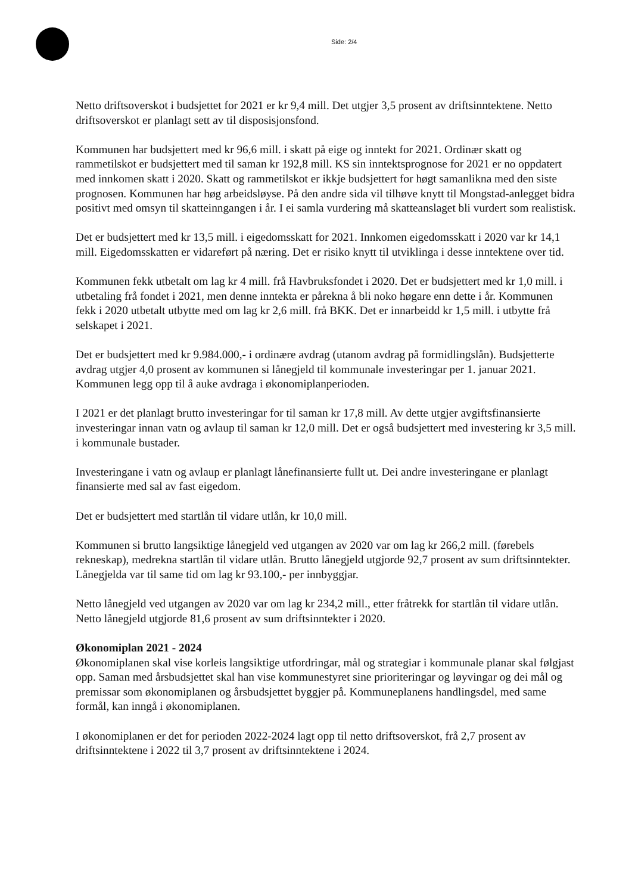Side: 2/4
Netto driftsoverskot i budsjettet for 2021 er kr 9,4 mill. Det utgjer 3,5 prosent av driftsinntektene. Netto driftsoverskot er planlagt sett av til disposisjonsfond.
Kommunen har budsjettert med kr 96,6 mill. i skatt på eige og inntekt for 2021. Ordinær skatt og rammetilskot er budsjettert med til saman kr 192,8 mill. KS sin inntektsprognose for 2021 er no oppdatert med innkomen skatt i 2020. Skatt og rammetilskot er ikkje budsjettert for høgt samanlikna med den siste prognosen. Kommunen har høg arbeidsløyse. På den andre sida vil tilhøve knytt til Mongstad-anlegget bidra positivt med omsyn til skatteinngangen i år. I ei samla vurdering må skatteanslaget bli vurdert som realistisk.
Det er budsjettert med kr 13,5 mill. i eigedomsskatt for 2021. Innkomen eigedomsskatt i 2020 var kr 14,1 mill. Eigedomsskatten er vidareført på næring. Det er risiko knytt til utviklinga i desse inntektene over tid.
Kommunen fekk utbetalt om lag kr 4 mill. frå Havbruksfondet i 2020. Det er budsjettert med kr 1,0 mill. i utbetaling frå fondet i 2021, men denne inntekta er pårekna å bli noko høgare enn dette i år. Kommunen fekk i 2020 utbetalt utbytte med om lag kr 2,6 mill. frå BKK. Det er innarbeidd kr 1,5 mill. i utbytte frå selskapet i 2021.
Det er budsjettert med kr 9.984.000,- i ordinære avdrag (utanom avdrag på formidlingslån). Budsjetterte avdrag utgjer 4,0 prosent av kommunen si lånegjeld til kommunale investeringar per 1. januar 2021. Kommunen legg opp til å auke avdraga i økonomiplanperioden.
I 2021 er det planlagt brutto investeringar for til saman kr 17,8 mill. Av dette utgjer avgiftsfinansierte investeringar innan vatn og avlaup til saman kr 12,0 mill. Det er også budsjettert med investering kr 3,5 mill. i kommunale bustader.
Investeringane i vatn og avlaup er planlagt lånefinansierte fullt ut. Dei andre investeringane er planlagt finansierte med sal av fast eigedom.
Det er budsjettert med startlån til vidare utlån, kr 10,0 mill.
Kommunen si brutto langsiktige lånegjeld ved utgangen av 2020 var om lag kr 266,2 mill. (førebels rekneskap), medrekna startlån til vidare utlån. Brutto lånegjeld utgjorde 92,7 prosent av sum driftsinntekter. Lånegjelda var til same tid om lag kr 93.100,- per innbyggjar.
Netto lånegjeld ved utgangen av 2020 var om lag kr 234,2 mill., etter fråtrekk for startlån til vidare utlån. Netto lånegjeld utgjorde 81,6 prosent av sum driftsinntekter i 2020.
Økonomiplan 2021 - 2024
Økonomiplanen skal vise korleis langsiktige utfordringar, mål og strategiar i kommunale planar skal følgjast opp. Saman med årsbudsjettet skal han vise kommunestyret sine prioriteringar og løyvingar og dei mål og premissar som økonomiplanen og årsbudsjettet byggjer på. Kommuneplanens handlingsdel, med same formål, kan inngå i økonomiplanen.
I økonomiplanen er det for perioden 2022-2024 lagt opp til netto driftsoverskot, frå 2,7 prosent av driftsinntektene i 2022 til 3,7 prosent av driftsinntektene i 2024.